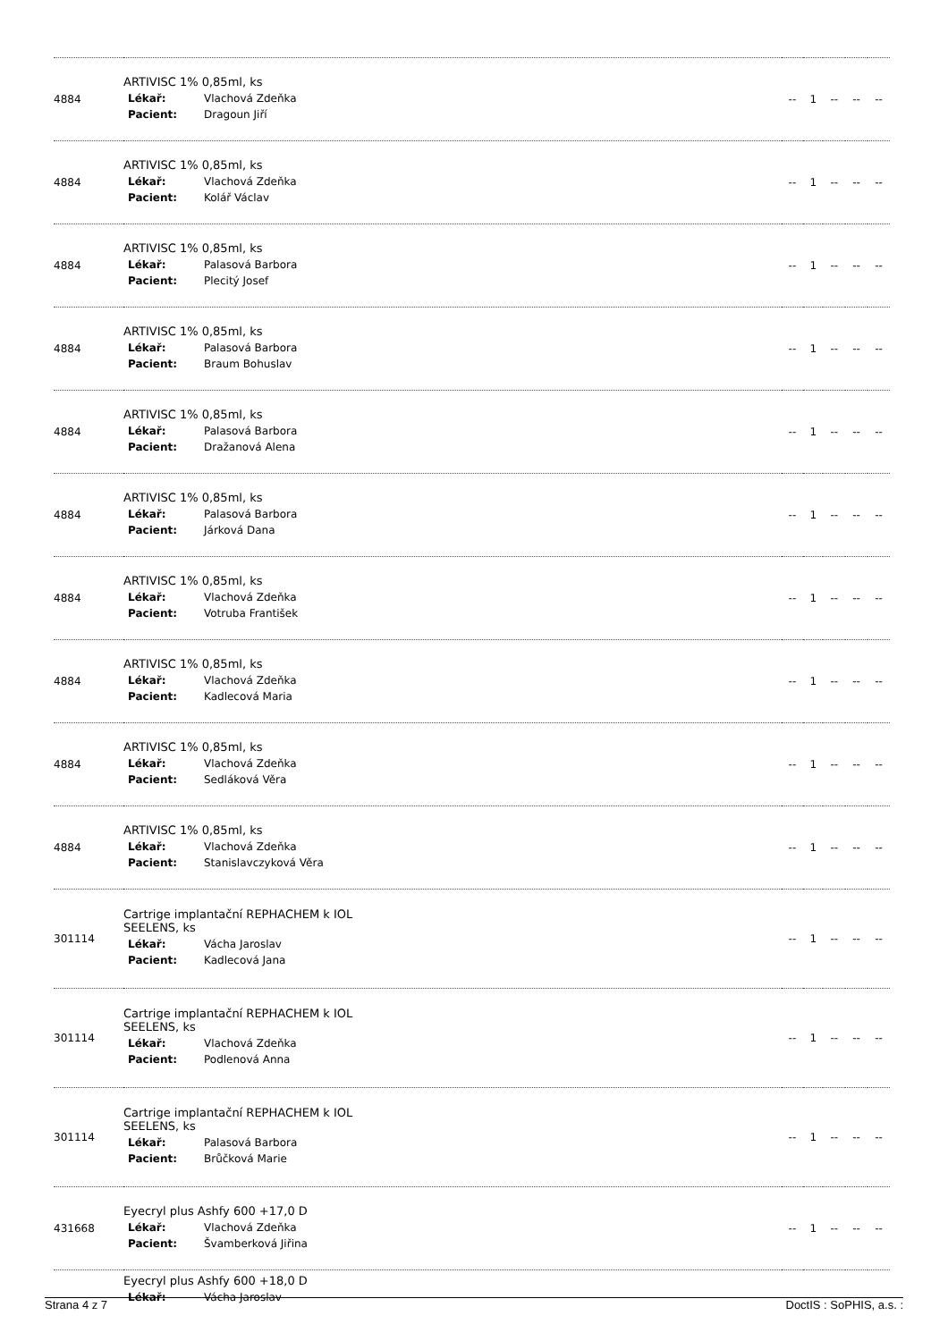| 4884 | ARTIVISC 1% 0,85ml, ks Lékař: Vlachová Zdeňka Pacient: Dragoun Jiří | -- | 1 | -- | -- | -- |
| 4884 | ARTIVISC 1% 0,85ml, ks Lékař: Vlachová Zdeňka Pacient: Kolář Václav | -- | 1 | -- | -- | -- |
| 4884 | ARTIVISC 1% 0,85ml, ks Lékař: Palasová Barbora Pacient: Plecitý Josef | -- | 1 | -- | -- | -- |
| 4884 | ARTIVISC 1% 0,85ml, ks Lékař: Palasová Barbora Pacient: Braum Bohuslav | -- | 1 | -- | -- | -- |
| 4884 | ARTIVISC 1% 0,85ml, ks Lékař: Palasová Barbora Pacient: Dražanová Alena | -- | 1 | -- | -- | -- |
| 4884 | ARTIVISC 1% 0,85ml, ks Lékař: Palasová Barbora Pacient: Járková Dana | -- | 1 | -- | -- | -- |
| 4884 | ARTIVISC 1% 0,85ml, ks Lékař: Vlachová Zdeňka Pacient: Votruba František | -- | 1 | -- | -- | -- |
| 4884 | ARTIVISC 1% 0,85ml, ks Lékař: Vlachová Zdeňka Pacient: Kadlecová Maria | -- | 1 | -- | -- | -- |
| 4884 | ARTIVISC 1% 0,85ml, ks Lékař: Vlachová Zdeňka Pacient: Sedláková Věra | -- | 1 | -- | -- | -- |
| 4884 | ARTIVISC 1% 0,85ml, ks Lékař: Vlachová Zdeňka Pacient: Stanislavczyková Věra | -- | 1 | -- | -- | -- |
| 301114 | Cartrige implantační REPHACHEM k IOL SEELENS, ks Lékař: Vácha Jaroslav Pacient: Kadlecová Jana | -- | 1 | -- | -- | -- |
| 301114 | Cartrige implantační REPHACHEM k IOL SEELENS, ks Lékař: Vlachová Zdeňka Pacient: Podlenová Anna | -- | 1 | -- | -- | -- |
| 301114 | Cartrige implantační REPHACHEM k IOL SEELENS, ks Lékař: Palasová Barbora Pacient: Brůčková Marie | -- | 1 | -- | -- | -- |
| 431668 | Eyecryl plus Ashfy 600 +17,0 D Lékař: Vlachová Zdeňka Pacient: Švamberková Jiřina | -- | 1 | -- | -- | -- |
| | Eyecryl plus Ashfy 600 +18,0 D Lékař: Vácha Jaroslav | | | | | |
Strana 4 z 7 DoctIS : SoPHIS, a.s. :